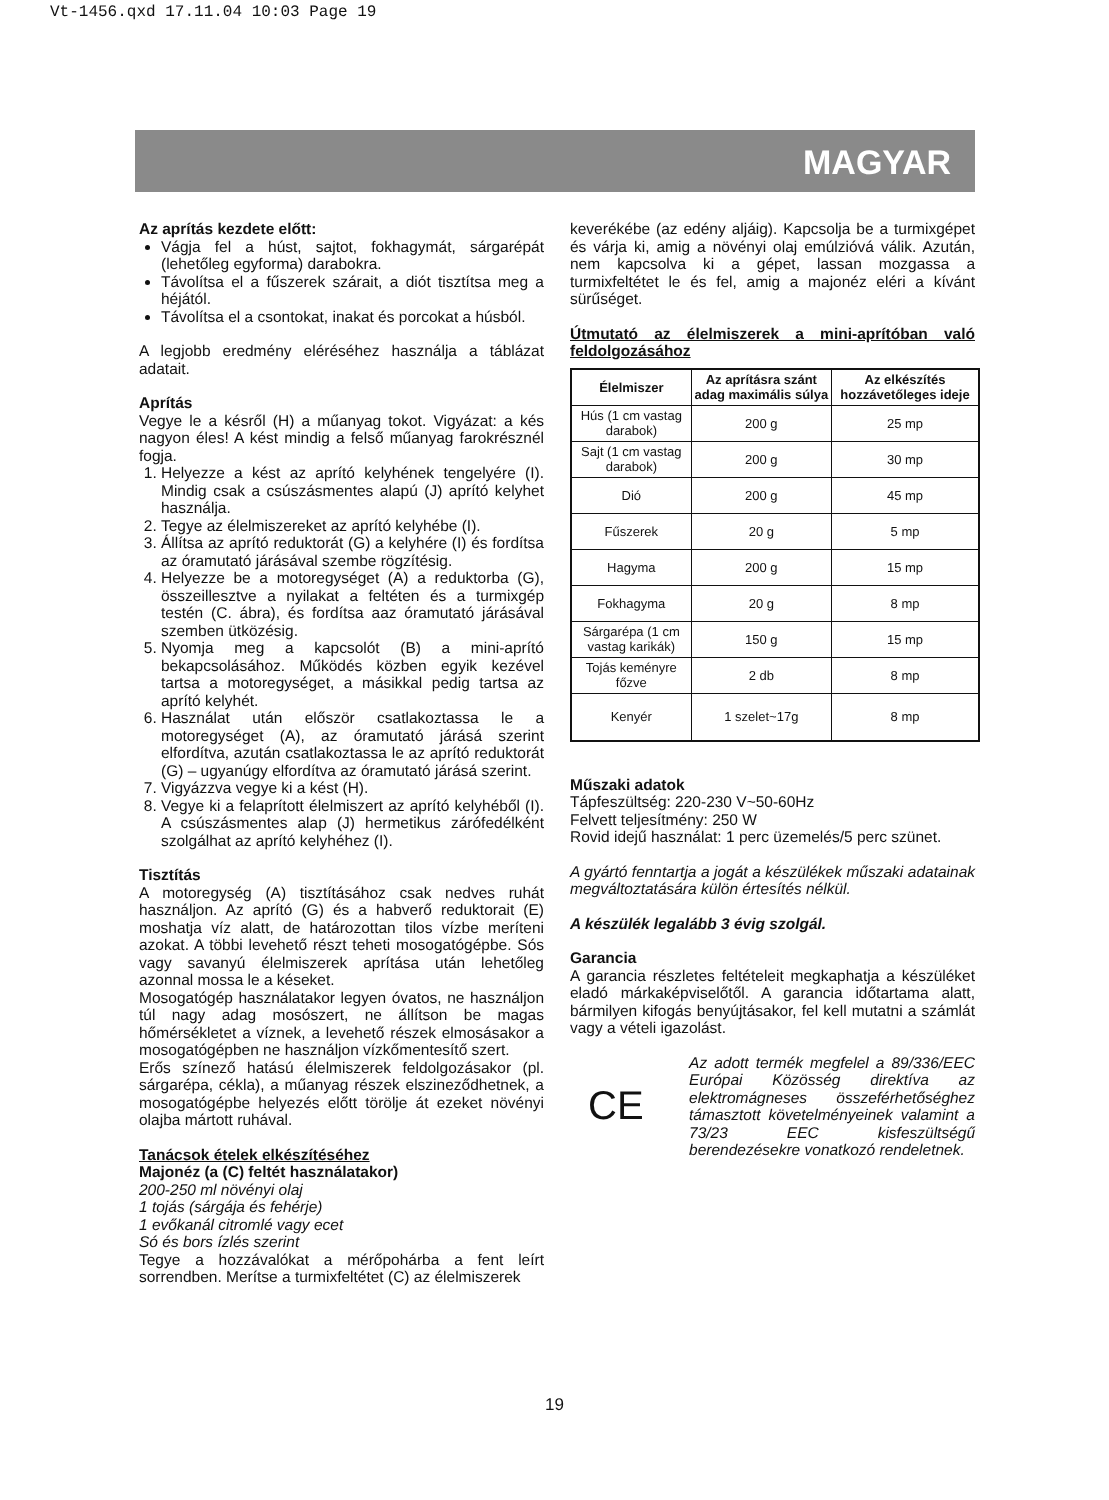Vt-1456.qxd 17.11.04 10:03 Page 19
MAGYAR
Az aprítás kezdete előtt:
Vágja fel a húst, sajtot, fokhagymát, sárgarépát (lehetőleg egyforma) darabokra.
Távolítsa el a fűszerek szárait, a diót tisztítsa meg a héjától.
Távolítsa el a csontokat, inakat és porcokat a húsból.
A legjobb eredmény eléréséhez használja a táblázat adatait.
Aprítás
Vegye le a késről (H) a műanyag tokot. Vigyázat: a kés nagyon éles! A kést mindig a felső műanyag farokrésznél fogja.
1. Helyezze a kést az aprító kelyhének tengelyére (I). Mindig csak a csúszásmentes alapú (J) aprító kelyhet használja.
2. Tegye az élelmiszereket az aprító kelyhébe (I).
3. Állítsa az aprító reduktorát (G) a kelyhére (I) és fordítsa az óramutató járásával szembe rögzítésig.
4. Helyezze be a motoregységet (A) a reduktorba (G), összeillesztve a nyilakat a feltéten és a turmixgép testén (C. ábra), és fordítsa aaz óramutató járásával szemben ütközésig.
5. Nyomja meg a kapcsolót (B) a mini-aprító bekapcsolásához. Működés közben egyik kezével tartsa a motoregységet, a másikkal pedig tartsa az aprító kelyhét.
6. Használat után először csatlakoztassa le a motoregységet (A), az óramutató járásá szerint elfordítva, azután csatlakoztassa le az aprító reduktorát (G) – ugyanúgy elfordítva az óramutató járásá szerint.
7. Vigyázzva vegye ki a kést (H).
8. Vegye ki a felaprított élelmiszert az aprító kelyhéből (I). A csúszásmentes alap (J) hermetikus zárófedélként szolgálhat az aprító kelyhéhez (I).
Tisztítás
A motoregység (A) tisztításához csak nedves ruhát használjon. Az aprító (G) és a habverő reduktorait (E) moshatja víz alatt, de határozottan tilos vízbe meríteni azokat. A többi levehető részt teheti mosogatógépbe. Sós vagy savanyú élelmiszerek aprítása után lehetőleg azonnal mossa le a késeket.
Mosogatógép használatakor legyen óvatos, ne használjon túl nagy adag mosószert, ne állítson be magas hőmérsékletet a víznek, a levehető részek elmosásakor a mosogatógépben ne használjon vízkőmentesítő szert.
Erős színező hatású élelmiszerek feldolgozásakor (pl. sárgarépa, cékla), a műanyag részek elszineződhetnek, a mosogatógépbe helyezés előtt törölje át ezeket növényi olajba mártott ruhával.
Tanácsok ételek elkészítéséhez
Majonéz (a (C) feltét használatakor)
200-250 ml növényi olaj
1 tojás (sárgája és fehérje)
1 evőkanál citromlé vagy ecet
Só és bors ízlés szerint
Tegye a hozzávalókat a mérőpohárba a fent leírt sorrendben. Merítse a turmixfeltétet (C) az élelmiszerek
keverékébe (az edény aljáig). Kapcsolja be a turmixgépet és várja ki, amig a növényi olaj emúlzióvá válik. Azután, nem kapcsolva ki a gépet, lassan mozgassa a turmixfeltétet le és fel, amig a majonéz eléri a kívánt sürűséget.
Útmutató az élelmiszerek a mini-aprítóban való feldolgozásához
| Élelmiszer | Az aprításra szánt adag maximális súlya | Az elkészítés hozzávetőleges ideje |
| --- | --- | --- |
| Hús (1 cm vastag darabok) | 200 g | 25 mp |
| Sajt (1 cm vastag darabok) | 200 g | 30 mp |
| Dió | 200 g | 45 mp |
| Fűszerek | 20 g | 5 mp |
| Hagyma | 200 g | 15 mp |
| Fokhagyma | 20 g | 8 mp |
| Sárgarépa (1 cm vastag karikák) | 150 g | 15 mp |
| Tojás keményre főzve | 2 db | 8 mp |
| Kenyér | 1 szelet~17g | 8 mp |
Műszaki adatok
Tápfeszültség: 220-230 V~50-60Hz
Felvett teljesítmény: 250 W
Rovid idejű használat: 1 perc üzemelés/5 perc szünet.
A gyártó fenntartja a jogát a készülékek műszaki adatainak megváltoztatására külön értesítés nélkül.
A készülék legalább 3 évig szolgál.
Garancia
A garancia részletes feltételeit megkaphatja a készüléket eladó márkaképviselőtől. A garancia időtartama alatt, bármilyen kifogás benyújtásakor, fel kell mutatni a számlát vagy a vételi igazolást.
CE
Az adott termék megfelel a 89/336/EEC Európai Közösség direktíva az elektromágneses összeférhetőséghez támasztott követelményeinek valamint a 73/23 EEC kisfeszültségű berendezésekre vonatkozó rendeletnek.
19